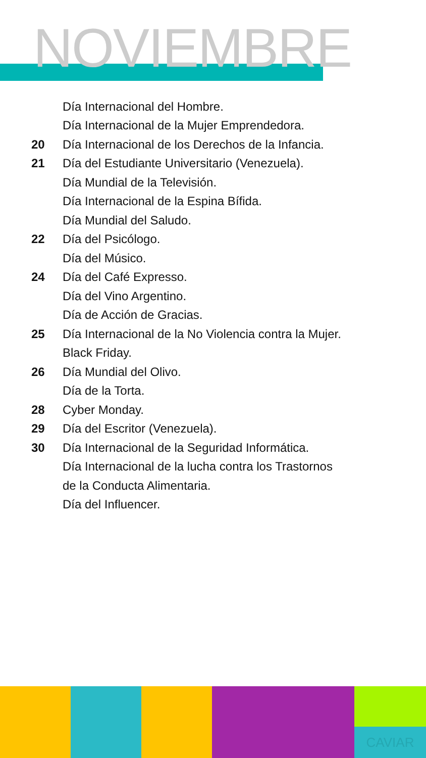NOVIEMBRE
| | Día Internacional del Hombre. |
| | Día Internacional de la Mujer Emprendedora. |
| 20 | Día Internacional de los Derechos de la Infancia. |
| 21 | Día del Estudiante Universitario (Venezuela). |
| | Día Mundial de la Televisión. |
| | Día Internacional de la Espina Bífida. |
| | Día Mundial del Saludo. |
| 22 | Día del Psicólogo. |
| | Día del Músico. |
| 24 | Día del Café Expresso. |
| | Día del Vino Argentino. |
| | Día de Acción de Gracias. |
| 25 | Día Internacional de la No Violencia contra la Mujer. |
| | Black Friday. |
| 26 | Día Mundial del Olivo. |
| | Día de la Torta. |
| 28 | Cyber Monday. |
| 29 | Día del Escritor (Venezuela). |
| 30 | Día Internacional de la Seguridad Informática. |
| | Día Internacional de la lucha contra los Trastornos |
| | de la Conducta Alimentaria. |
| | Día del Influencer. |
CAVIAR